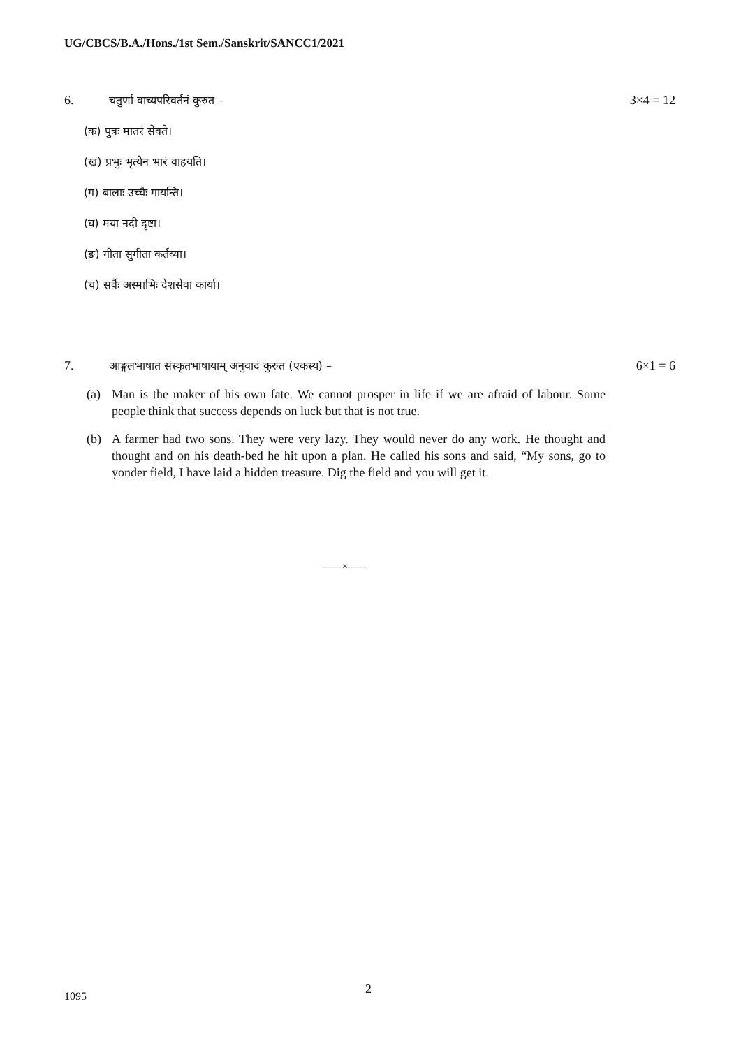UG/CBCS/B.A./Hons./1st Sem./Sanskrit/SANCC1/2021
6. चतुर्णां वाच्यपरिवर्तनं कुरुत –
3×4 = 12
(क) पुत्रः मातरं सेवते।
(ख) प्रभुः भृत्येन भारं वाहयति।
(ग) बालाः उच्चैः गायन्ति।
(घ) मया नदी दृष्टा।
(ङ) गीता सुगीता कर्तव्या।
(च) सर्वैः अस्माभिः देशसेवा कार्या।
7. आङ्गलभाषात संस्कृतभाषायाम् अनुवादं कुरुत (एकस्य) –
6×1 = 6
(a) Man is the maker of his own fate. We cannot prosper in life if we are afraid of labour. Some people think that success depends on luck but that is not true.
(b) A farmer had two sons. They were very lazy. They would never do any work. He thought and thought and on his death-bed he hit upon a plan. He called his sons and said, “My sons, go to yonder field, I have laid a hidden treasure. Dig the field and you will get it.
——×——
2
1095